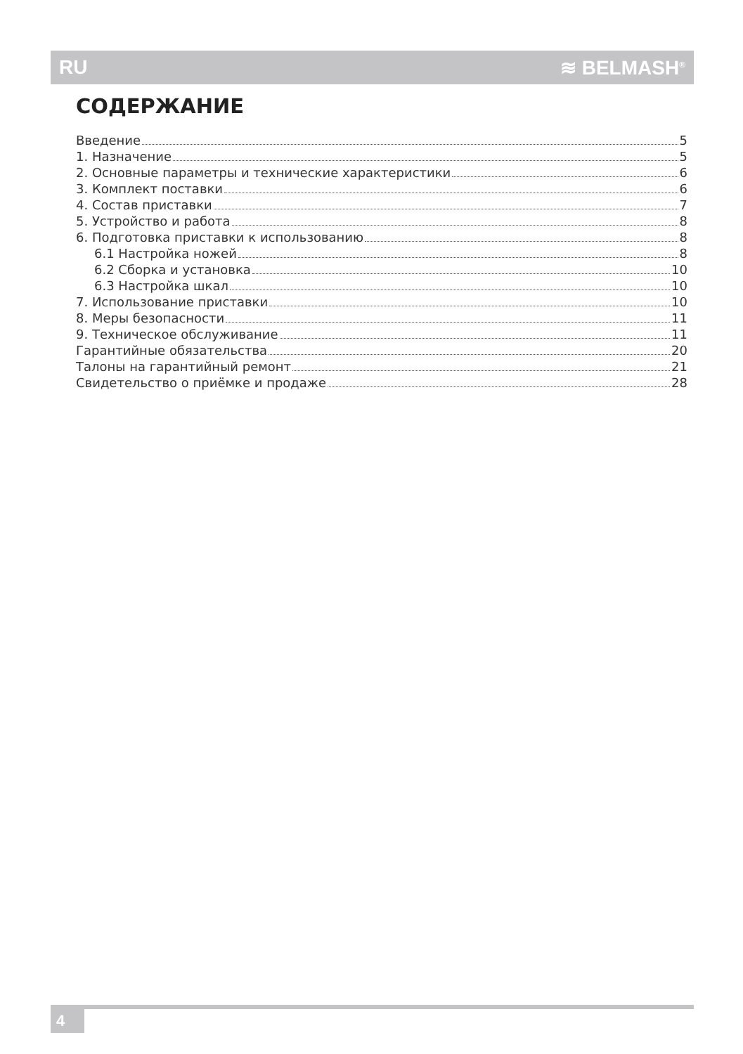RU ≋ BELMASH<sup>®</sup>
СОДЕРЖАНИЕ
Введение 5
1. Назначение 5
2. Основные параметры и технические характеристики 6
3. Комплект поставки 6
4. Состав приставки 7
5. Устройство и работа 8
6. Подготовка приставки к использованию 8
6.1 Настройка ножей 8
6.2 Сборка и установка 10
6.3 Настройка шкал 10
7. Использование приставки 10
8. Меры безопасности 11
9. Техническое обслуживание 11
Гарантийные обязательства 20
Талоны на гарантийный ремонт 21
Свидетельство о приёмке и продаже 28
4